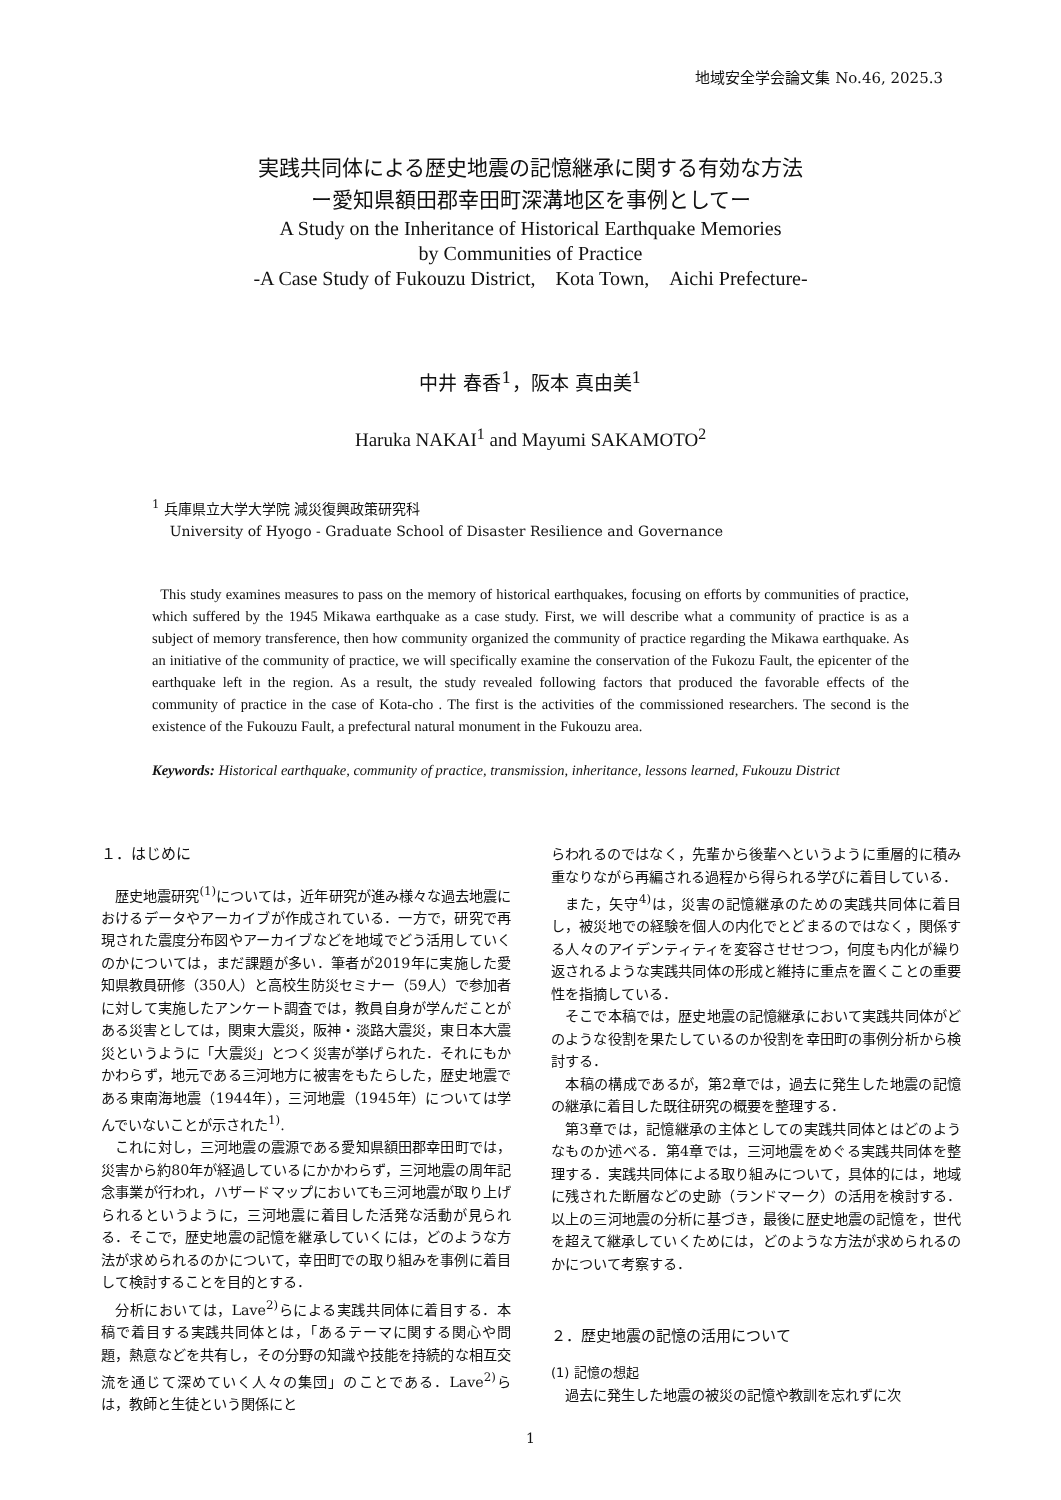地域安全学会論文集 No.46, 2025.3
実践共同体による歴史地震の記憶継承に関する有効な方法
ー愛知県額田郡幸田町深溝地区を事例としてー
A Study on the Inheritance of Historical Earthquake Memories
by Communities of Practice
-A Case Study of Fukouzu District,　Kota Town,　Aichi Prefecture-
中井 春香<sup>1</sup>，阪本 真由美<sup>1</sup>
Haruka NAKAI<sup>1</sup> and Mayumi SAKAMOTO<sup>2</sup>
<sup>1</sup> 兵庫県立大学大学院 減災復興政策研究科
University of Hyogo - Graduate School of Disaster Resilience and Governance
This study examines measures to pass on the memory of historical earthquakes, focusing on efforts by communities of practice, which suffered by the 1945 Mikawa earthquake as a case study. First, we will describe what a community of practice is as a subject of memory transference, then how community organized the community of practice regarding the Mikawa earthquake. As an initiative of the community of practice, we will specifically examine the conservation of the Fukozu Fault, the epicenter of the earthquake left in the region. As a result, the study revealed following factors that produced the favorable effects of the community of practice in the case of Kota-cho . The first is the activities of the commissioned researchers. The second is the existence of the Fukouzu Fault, a prefectural natural monument in the Fukouzu area.
Keywords: Historical earthquake, community of practice, transmission, inheritance, lessons learned, Fukouzu District
１．はじめに
歴史地震研究<sup>(1)</sup>については，近年研究が進み様々な過去地震におけるデータやアーカイブが作成されている．一方で，研究で再現された震度分布図やアーカイブなどを地域でどう活用していくのかについては，まだ課題が多い．筆者が2019年に実施した愛知県教員研修（350人）と高校生防災セミナー（59人）で参加者に対して実施したアンケート調査では，教員自身が学んだことがある災害としては，関東大震災，阪神・淡路大震災，東日本大震災というように「大震災」とつく災害が挙げられた．それにもかかわらず，地元である三河地方に被害をもたらした，歴史地震である東南海地震（1944年），三河地震（1945年）については学んでいないことが示された<sup>1)</sup>.
これに対し，三河地震の震源である愛知県額田郡幸田町では，災害から約80年が経過しているにかかわらず，三河地震の周年記念事業が行われ，ハザードマップにおいても三河地震が取り上げられるというように，三河地震に着目した活発な活動が見られる．そこで，歴史地震の記憶を継承していくには，どのような方法が求められるのかについて，幸田町での取り組みを事例に着目して検討することを目的とする．
分析においては，Lave<sup>2)</sup>らによる実践共同体に着目する．本稿で着目する実践共同体とは，「あるテーマに関する関心や問題，熱意などを共有し，その分野の知識や技能を持続的な相互交流を通じて深めていく人々の集団」のことである．Lave<sup>2)</sup>らは，教師と生徒という関係にと
らわれるのではなく，先輩から後輩へというように重層的に積み重なりながら再編される過程から得られる学びに着目している．
また，矢守<sup>4)</sup>は，災害の記憶継承のための実践共同体に着目し，被災地での経験を個人の内化でとどまるのではなく，関係する人々のアイデンティティを変容させせつつ，何度も内化が繰り返されるような実践共同体の形成と維持に重点を置くことの重要性を指摘している．
そこで本稿では，歴史地震の記憶継承において実践共同体がどのような役割を果たしているのか役割を幸田町の事例分析から検討する．
本稿の構成であるが，第2章では，過去に発生した地震の記憶の継承に着目した既往研究の概要を整理する．
第3章では，記憶継承の主体としての実践共同体とはどのようなものか述べる．第4章では，三河地震をめぐる実践共同体を整理する．実践共同体による取り組みについて，具体的には，地域に残された断層などの史跡（ランドマーク）の活用を検討する．以上の三河地震の分析に基づき，最後に歴史地震の記憶を，世代を超えて継承していくためには，どのような方法が求められるのかについて考察する．
２．歴史地震の記憶の活用について
(1) 記憶の想起
過去に発生した地震の被災の記憶や教訓を忘れずに次
1